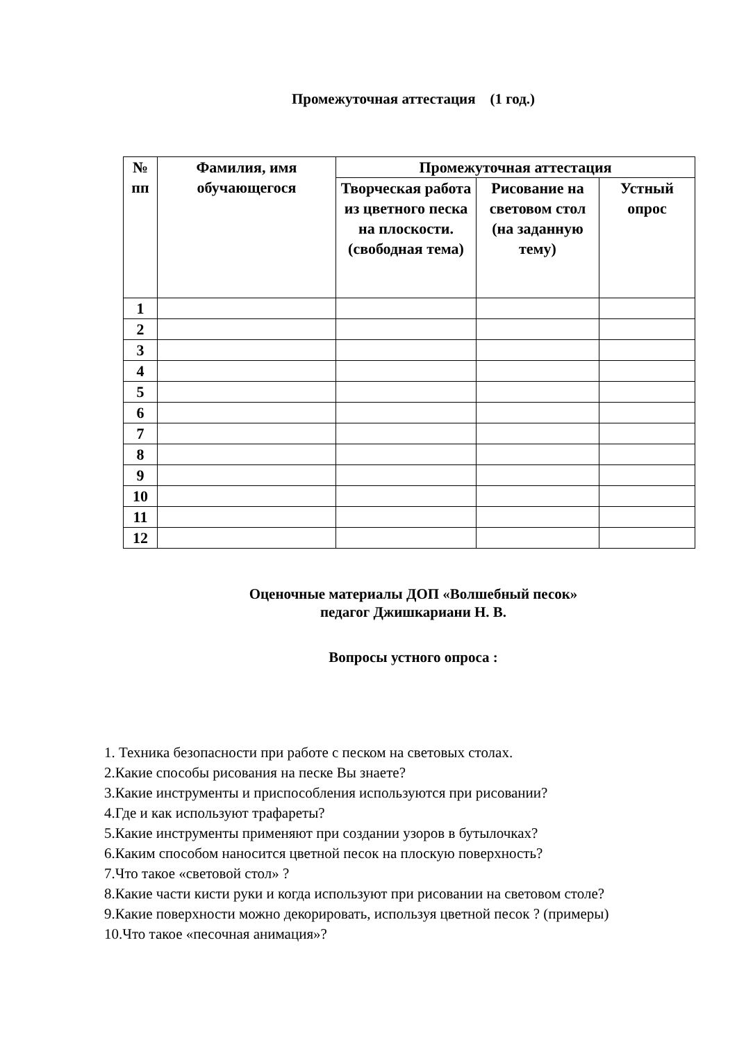Промежуточная аттестация (1 год.)
| № пп | Фамилия, имя обучающегося | Промежуточная аттестация | | |
| --- | --- | --- | --- | --- |
| | | Творческая работа из цветного песка на плоскости. (свободная тема) | Рисование на световом стол (на заданную тему) | Устный опрос |
| 1 | | | | |
| 2 | | | | |
| 3 | | | | |
| 4 | | | | |
| 5 | | | | |
| 6 | | | | |
| 7 | | | | |
| 8 | | | | |
| 9 | | | | |
| 10 | | | | |
| 11 | | | | |
| 12 | | | | |
Оценочные материалы ДОП «Волшебный песок»
педагог Джишкариани Н. В.
Вопросы устного опроса :
1. Техника безопасности при работе с песком на световых столах.
2.Какие способы рисования на песке Вы знаете?
3.Какие инструменты и приспособления используются при рисовании?
4.Где и как используют трафареты?
5.Какие инструменты применяют при создании узоров в бутылочках?
6.Каким способом наносится цветной песок на плоскую поверхность?
7.Что такое «световой стол» ?
8.Какие части кисти руки и когда используют при рисовании на световом столе?
9.Какие поверхности можно декорировать, используя цветной песок ? (примеры)
10.Что такое «песочная анимация»?